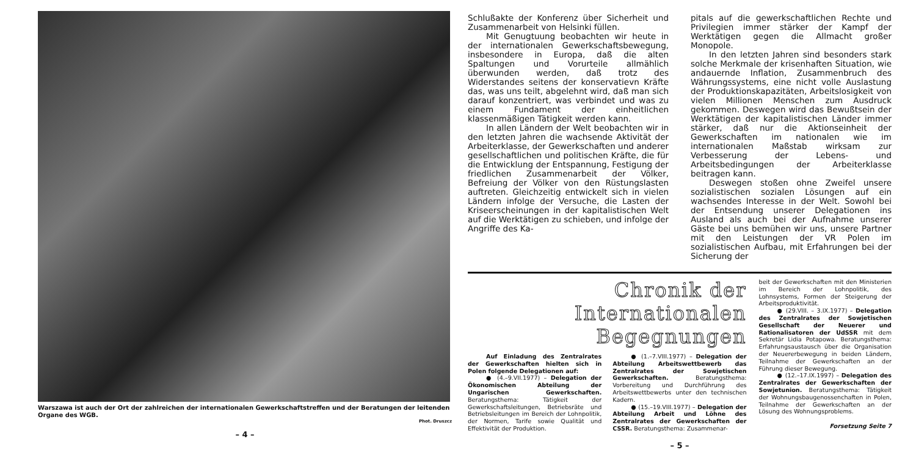Warszawa ist auch der Ort der zahlreichen der internationalen Gewerkschaftstreffen und der Beratungen der leitenden Organe des WGB.
Phot. Druszcz
– 4 –
Schlußakte der Konferenz über Sicherheit und Zusammenarbeit von Helsinki füllen.
Mit Genugtuung beobachten wir heute in der internationalen Gewerkschaftsbewegung, insbesondere in Europa, daß die alten Spaltungen und Vorurteile allmählich überwunden werden, daß trotz des Widerstandes seitens der konservatievn Kräfte das, was uns teilt, abgelehnt wird, daß man sich darauf konzentriert, was verbindet und was zu einem Fundament der einheitlichen klassenmäßigen Tätigkeit werden kann.
In allen Ländern der Welt beobachten wir in den letzten Jahren die wachsende Aktivität der Arbeiterklasse, der Gewerkschaften und anderer gesellschaftlichen und politischen Kräfte, die für die Entwicklung der Entspannung, Festigung der friedlichen Zusammenarbeit der Völker, Befreiung der Völker von den Rüstungslasten auftreten. Gleichzeitig entwickelt sich in vielen Ländern infolge der Versuche, die Lasten der Kriseerscheinungen in der kapitalistischen Welt auf die Werktätigen zu schieben, und infolge der Angriffe des Ka-
pitals auf die gewerkschaftlichen Rechte und Privilegien immer stärker der Kampf der Werktätigen gegen die Allmacht großer Monopole.
In den letzten Jahren sind besonders stark solche Merkmale der krisenhaften Situation, wie andauernde Inflation, Zusammenbruch des Währungssystems, eine nicht volle Auslastung der Produktionskapazitäten, Arbeitslosigkeit von vielen Millionen Menschen zum Ausdruck gekommen. Deswegen wird das Bewußtsein der Werktätigen der kapitalistischen Länder immer stärker, daß nur die Aktionseinheit der Gewerkschaften im nationalen wie im internationalen Maßstab wirksam zur Verbesserung der Lebens- und Arbeitsbedingungen der Arbeiterklasse beitragen kann.
Deswegen stoßen ohne Zweifel unsere sozialistischen sozialen Lösungen auf ein wachsendes Interesse in der Welt. Sowohl bei der Entsendung unserer Delegationen ins Ausland als auch bei der Aufnahme unserer Gäste bei uns bemühen wir uns, unsere Partner mit den Leistungen der VR Polen im sozialistischen Aufbau, mit Erfahrungen bei der Sicherung der
Chronik der Internationalen
Begegnungen
Auf Einladung des Zentralrates der Gewerkschaften hielten sich in Polen folgende Delegationen auf:
● (4.–9.VII.1977) – Delegation der Ökonomischen Abteilung der Ungarischen Gewerkschaften. Beratungsthema: Tätigkeit der Gewerkschaftsleitungen, Betriebsräte und Betriebsleitungen im Bereich der Lohnpolitik, der Normen, Tarife sowie Qualität und Effektivität der Produktion.
● (1.–7.VIII.1977) – Delegation der Abteilung Arbeitswettbewerb das Zentralrates der Sowjetischen Gewerkschaften. Beratungsthema: Vorbereitung und Durchführung des Arbeitswettbewerbs unter den technischen Kadern.
● (15.–19.VIII.1977) – Delegation der Abteilung Arbeit und Löhne des Zentralrates der Gewerkschaften der CSSR. Beratungsthema: Zusammenar-
beit der Gewerkschaften mit den Ministerien im Bereich der Lohnpolitik, des Lohnsystems, Formen der Steigerung der Arbeitsproduktivität.
● (29.VIII. – 3.IX.1977) – Delegation des Zentralrates der Sowjetischen Gesellschaft der Neuerer und Rationalisatoren der UdSSR mit dem Sekretär Lidia Potapowa. Beratungsthema: Erfahrungsaustausch über die Organisation der Neuererbewegung in beiden Ländern, Teilnahme der Gewerkschaften an der Führung dieser Bewegung.
● (12.–17.IX.1997) – Delegation des Zentralrates der Gewerkschaften der Sowjetunion. Beratungsthema: Tätigkeit der Wohnungsbaugenossenchaften in Polen, Teilnahme der Gewerkschaften an der Lösung des Wohnungsproblems.
Forsetzung Seite 7
– 5 –